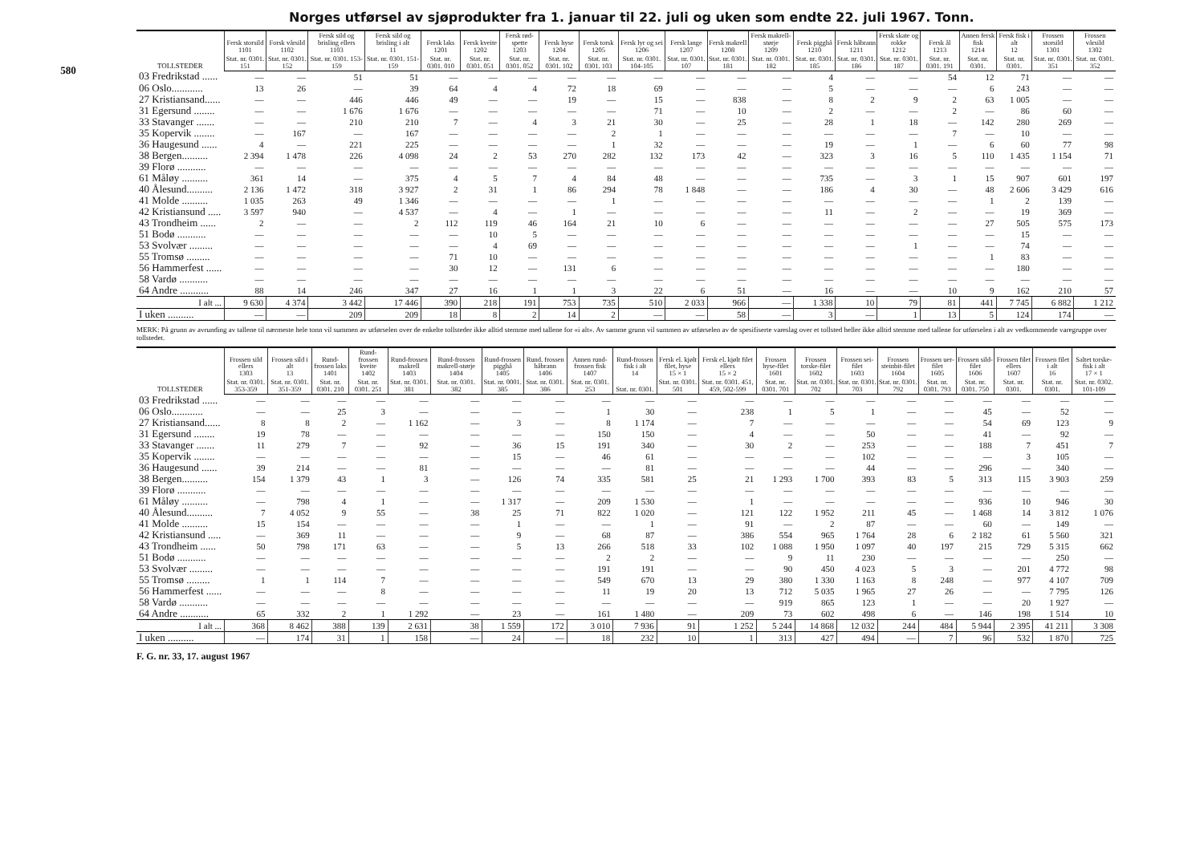580
Norges utførsel av sjøprodukter fra 1. januar til 22. juli og uken som endte 22. juli 1967. Tonn.
| TOLLSTEDER | Fersk storsild 1101 | Forsk vårsild 1102 | Fersk sild og brisling ellers 1103 | Fersk sild og brisling i alt 11 | Fersk laks 1201 | Fersk kveite 1202 | Fersk rød-spette 1203 | Fersk hyse 1204 | Fersk torsk 1205 | Fersk lyr og sei 1206 | Fersk lange 1207 | Fersk makrell 1208 | Fersk makrell-størje 1209 | Fersk pigghå 1210 | Fersk håbrann 1211 | Fersk skate og rokke 1212 | Fersk ål 1213 | Annen fersk fisk 1214 | Fersk fisk i alt 12 | Frossen storsild 1301 | Frossen vårsild 1302 |
| --- | --- | --- | --- | --- | --- | --- | --- | --- | --- | --- | --- | --- | --- | --- | --- | --- | --- | --- | --- | --- | --- |
| | Stat. nr. 0301. 151 | Stat. nr. 0301. 152 | Stat. nr. 0301. 153-159 | Stat. nr. 0301. 151-159 | Stat. nr. 0301. 010 | Stat. nr. 0301. 051 | Stat. nr. 0301. 052 | Stat. nr. 0301. 102 | Stat. nr. 0301. 103 | Stat. nr. 0301. 104-105 | Stat. nr. 0301. 107 | Stat. nr. 0301. 181 | Stat. nr. 0301. 182 | Stat. nr. 0301. 185 | Stat. nr. 0301. 186 | Stat. nr. 0301. 187 | Stat. nr. 0301. 191 | Stat. nr. 0301. | Stat. nr. 0301. | Stat. nr. 0301. 351 | Stat. nr. 0301. 352 |
| 03 Fredrikstad ...... | — | — | 51 | 51 | — | — | — | — | — | — | — | — | — | 4 | — | — | 54 | 12 | 71 | — | — |
| 06 Oslo............ | 13 | 26 | — | 39 | 64 | 4 | 4 | 72 | 18 | 69 | — | — | — | 5 | — | — | — | 6 | 243 | — | — |
| 27 Kristiansand...... | — | — | 446 | 446 | 49 | — | — | 19 | — | 15 | — | 838 | — | 8 | 2 | 9 | 2 | 63 | 1 005 | — | — |
| 31 Egersund ........ | — | — | 1 676 | 1 676 | — | — | — | — | — | 71 | — | 10 | — | 2 | — | — | 2 | — | 86 | 60 | — |
| 33 Stavanger ....... | — | — | 210 | 210 | 7 | — | 4 | 3 | 21 | 30 | — | 25 | — | 28 | 1 | 18 | — | 142 | 280 | 269 | — |
| 35 Kopervik ........ | — | 167 | — | 167 | — | — | — | — | 2 | 1 | — | — | — | — | — | — | 7 | — | 10 | — | — |
| 36 Haugesund ...... | 4 | — | 221 | 225 | — | — | — | — | 1 | 32 | — | — | — | 19 | — | 1 | — | 6 | 60 | 77 | 98 |
| 38 Bergen.......... | 2 394 | 1 478 | 226 | 4 098 | 24 | 2 | 53 | 270 | 282 | 132 | 173 | 42 | — | 323 | 3 | 16 | 5 | 110 | 1 435 | 1 154 | 71 |
| 39 Florø ........... | — | — | — | — | — | — | — | — | — | — | — | — | — | — | — | — | — | — | — | — | — |
| 61 Måløy .......... | 361 | 14 | — | 375 | 4 | 5 | 7 | 4 | 84 | 48 | — | — | — | 735 | — | 3 | 1 | 15 | 907 | 601 | 197 |
| 40 Ålesund.......... | 2 136 | 1 472 | 318 | 3 927 | 2 | 31 | 1 | 86 | 294 | 78 | 1 848 | — | — | 186 | 4 | 30 | — | 48 | 2 606 | 3 429 | 616 |
| 41 Molde .......... | 1 035 | 263 | 49 | 1 346 | — | — | — | — | 1 | — | — | — | — | — | — | — | — | 1 | 2 | 139 | — |
| 42 Kristiansund ..... | 3 597 | 940 | — | 4 537 | — | 4 | — | 1 | — | — | — | — | — | 11 | — | 2 | — | — | 19 | 369 | — |
| 43 Trondheim ...... | 2 | — | — | 2 | 112 | 119 | 46 | 164 | 21 | 10 | 6 | — | — | — | — | — | — | 27 | 505 | 575 | 173 |
| 51 Bodø ........... | — | — | — | — | — | 10 | 5 | — | — | — | — | — | — | — | — | — | — | — | 15 | — | — |
| 53 Svolvær ......... | — | — | — | — | — | 4 | 69 | — | — | — | — | — | — | — | — | 1 | — | — | 74 | — | — |
| 55 Tromsø ......... | — | — | — | — | 71 | 10 | — | — | — | — | — | — | — | — | — | — | — | 1 | 83 | — | — |
| 56 Hammerfest ...... | — | — | — | — | 30 | 12 | — | 131 | 6 | — | — | — | — | — | — | — | — | — | 180 | — | — |
| 58 Vardø ........... | — | — | — | — | — | — | — | — | — | — | — | — | — | — | — | — | — | — | — | — | — |
| 64 Andre ........... | 88 | 14 | 246 | 347 | 27 | 16 | 1 | 1 | 3 | 22 | 6 | 51 | — | 16 | — | — | 10 | 9 | 162 | 210 | 57 |
| I alt ... | 9 630 | 4 374 | 3 442 | 17 446 | 390 | 218 | 191 | 753 | 735 | 510 | 2 033 | 966 | — | 1 338 | 10 | 79 | 81 | 441 | 7 745 | 6 882 | 1 212 |
| I uken .......... | — | — | 209 | 209 | 18 | 8 | 2 | 14 | 2 | — | — | 58 | — | 3 | — | 1 | 13 | 5 | 124 | 174 | — |
MERK: På grunn av avrunding av tallene til nærmeste hele tonn vil summen av utførselen over de enkelte tollsteder ikke alltid stemme med tallene for «i alt». Av samme grunn vil summen av utførselen av de spesifiserte vareslag over et tollsted heller ikke alltid stemme med tallene for utførselen i alt av vedkommende varegruppe over tollstedet.
| TOLLSTEDER | Frossen sild ellers 1303 | Frossen sild i alt 13 | Rund-frossen laks 1401 | Rund-frossen kveite 1402 | Rund-frossen makrell 1403 | Rund-frossen makrell-størje 1404 | Rund-frossen pigghå 1405 | Rund. frossen håbrann 1406 | Annen rund-frossen fisk 1407 | Rund-frossen fisk i alt 14 | Fersk el. kjølt filet, hyse 15 × 1 | Fersk el. kjølt filet ellers 15 × 2 | Frossen hyse-filet 1601 | Frossen torske-filet 1602 | Frossen sei-filet 1603 | Frossen steinbit-filet 1604 | Frossen uer-filet 1605 | Frossen sild-filet 1606 | Frossen filet ellers 1607 | Frossen filet i alt 16 | Saltet torske-fisk i alt 17 × 1 |
| --- | --- | --- | --- | --- | --- | --- | --- | --- | --- | --- | --- | --- | --- | --- | --- | --- | --- | --- | --- | --- | --- |
| | Stat. nr. 0301. 353-359 | Stat. nr. 0301. 351-359 | Stat. nr. 0301. 210 | Stat. nr. 0301. 251 | Stat. nr. 0301. 381 | Stat. nr. 0301. 382 | Stat. nr. 0001. 385 | Stat. nr. 0301. 386 | Stat. nr. 0301. 253 | Stat. nr. 0301. | Stat. nr. 0301. 501 | Stat. nr. 0301. 451, 459, 502-599 | Stat. nr. 0301. 701 | Stat. nr. 0301. 702 | Stat. nr. 0301. 703 | Stat. nr. 0301. 792 | Stat. nr. 0301. 793 | Stat. nr. 0301. 750 | Stat. nr. 0301. | Stat. nr. 0301. | Stat. nr. 0302. 101-109 |
| 03 Fredrikstad ...... | — | — | — | — | — | — | — | — | — | — | — | — | — | — | — | — | — | — | — | — | — |
| 06 Oslo............ | — | — | 25 | 3 | — | — | — | — | 1 | 30 | — | 238 | 1 | 5 | 1 | — | — | 45 | — | 52 | — |
| 27 Kristiansand...... | 8 | 8 | 2 | — | 1 162 | — | 3 | — | 8 | 1 174 | — | 7 | — | — | — | — | — | 54 | 69 | 123 | 9 |
| 31 Egersund ........ | 19 | 78 | — | — | — | — | — | — | 150 | 150 | — | 4 | — | — | 50 | — | — | 41 | — | 92 | — |
| 33 Stavanger ....... | 11 | 279 | 7 | — | 92 | — | 36 | 15 | 191 | 340 | — | 30 | 2 | — | 253 | — | — | 188 | 7 | 451 | 7 |
| 35 Kopervik ........ | — | — | — | — | — | — | 15 | — | 46 | 61 | — | — | — | — | 102 | — | — | — | 3 | 105 | — |
| 36 Haugesund ...... | 39 | 214 | — | — | 81 | — | — | — | — | 81 | — | — | — | — | 44 | — | — | 296 | — | 340 | — |
| 38 Bergen.......... | 154 | 1 379 | 43 | 1 | 3 | — | 126 | 74 | 335 | 581 | 25 | 21 | 1 293 | 1 700 | 393 | 83 | 5 | 313 | 115 | 3 903 | 259 |
| 39 Florø ........... | — | — | — | — | — | — | — | — | — | — | — | — | — | — | — | — | — | — | — | — | — |
| 61 Måløy .......... | — | 798 | 4 | 1 | — | — | 1 317 | — | 209 | 1 530 | — | 1 | — | — | — | — | — | 936 | 10 | 946 | 30 |
| 40 Ålesund.......... | 7 | 4 052 | 9 | 55 | — | 38 | 25 | 71 | 822 | 1 020 | — | 121 | 122 | 1 952 | 211 | 45 | — | 1 468 | 14 | 3 812 | 1 076 |
| 41 Molde .......... | 15 | 154 | — | — | — | — | 1 | — | — | 1 | — | 91 | — | 2 | 87 | — | — | 60 | — | 149 | — |
| 42 Kristiansund ..... | — | 369 | 11 | — | — | — | 9 | — | 68 | 87 | — | 386 | 554 | 965 | 1 764 | 28 | 6 | 2 182 | 61 | 5 560 | 321 |
| 43 Trondheim ...... | 50 | 798 | 171 | 63 | — | — | 5 | 13 | 266 | 518 | 33 | 102 | 1 088 | 1 950 | 1 097 | 40 | 197 | 215 | 729 | 5 315 | 662 |
| 51 Bodø ........... | — | — | — | — | — | — | — | — | 2 | 2 | — | — | 9 | 11 | 230 | — | — | — | — | 250 | — |
| 53 Svolvær ......... | — | — | — | — | — | — | — | — | 191 | 191 | — | — | 90 | 450 | 4 023 | 5 | 3 | — | 201 | 4 772 | 98 |
| 55 Tromsø ......... | 1 | 1 | 114 | 7 | — | — | — | — | 549 | 670 | 13 | 29 | 380 | 1 330 | 1 163 | 8 | 248 | — | 977 | 4 107 | 709 |
| 56 Hammerfest ...... | — | — | — | 8 | — | — | — | — | 11 | 19 | 20 | 13 | 712 | 5 035 | 1 965 | 27 | 26 | — | — | 7 795 | 126 |
| 58 Vardø ........... | — | — | — | — | — | — | — | — | — | — | — | — | 919 | 865 | 123 | 1 | — | — | 20 | 1 927 | — |
| 64 Andre ........... | 65 | 332 | 2 | 1 | 1 292 | — | 23 | — | 161 | 1 480 | — | 209 | 73 | 602 | 498 | 6 | — | 146 | 198 | 1 514 | 10 |
| I alt ... | 368 | 8 462 | 388 | 139 | 2 631 | 38 | 1 559 | 172 | 3 010 | 7 936 | 91 | 1 252 | 5 244 | 14 868 | 12 032 | 244 | 484 | 5 944 | 2 395 | 41 211 | 3 308 |
| I uken .......... | — | 174 | 31 | 1 | 158 | — | 24 | — | 18 | 232 | 10 | 1 | 313 | 427 | 494 | — | 7 | 96 | 532 | 1 870 | 725 |
F. G. nr. 33, 17. august 1967